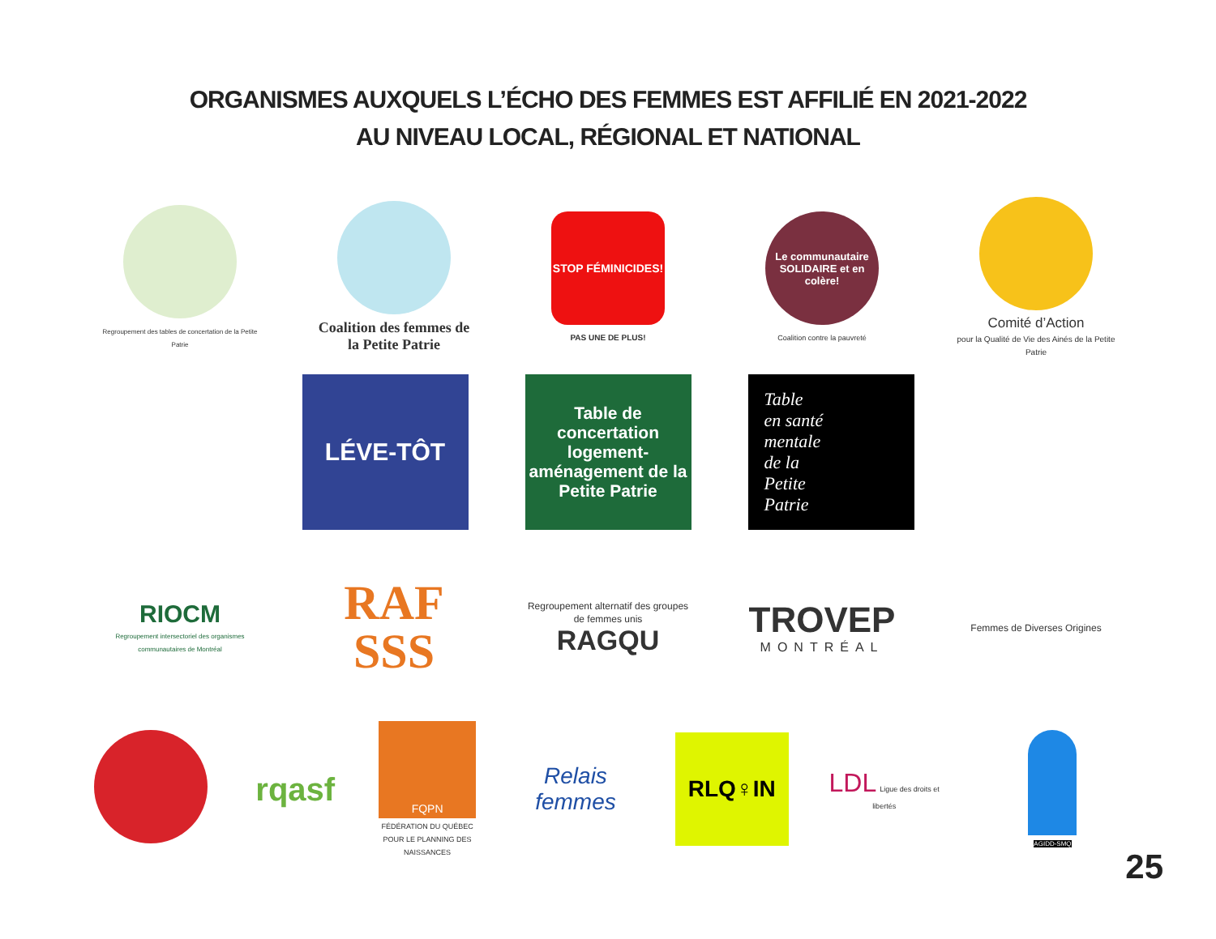ORGANISMES AUXQUELS L’ÉCHO DES FEMMES EST AFFILIÉ EN 2021-2022
AU NIVEAU LOCAL, RÉGIONAL ET NATIONAL
Regroupement des tables de concertation de la Petite Patrie
Coalition des femmes de la Petite Patrie
STOP FÉMINICIDES!
PAS UNE DE PLUS!
Le communautaire SOLIDAIRE et en colère!
Coalition contre la pauvreté
Comité d’Action
pour la Qualité de Vie des Ainés de la Petite Patrie
LÉVE-TÔT
Table de concertation logement-aménagement de la Petite Patrie
Table
en santé
mentale
de la
Petite
Patrie
RIOCM
Regroupement intersectoriel des organismes communautaires de Montréal
RAF
SSS
Regroupement alternatif des groupes de femmes unis
RAGQU
TROVEP
MONTRÉAL
Femmes de Diverses Origines
rqasf
FQPN
FÉDÉRATION DU QUÉBEC POUR LE PLANNING DES NAISSANCES
Relais femmes
RLQ♀IN
LDL Ligue des droits et libertés
AGIDD-SMQ
25